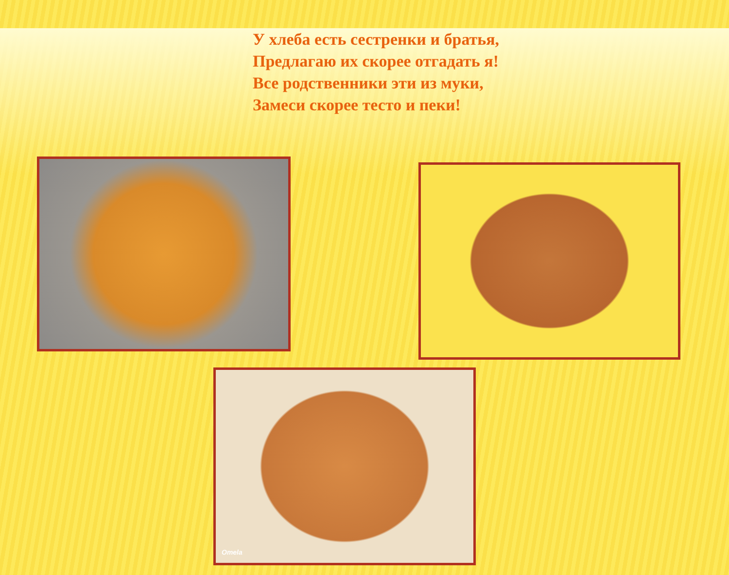У хлеба есть сестренки и братья,
Предлагаю их скорее отгадать я!
Все родственники эти из муки,
Замеси скорее тесто и пеки!
Omela